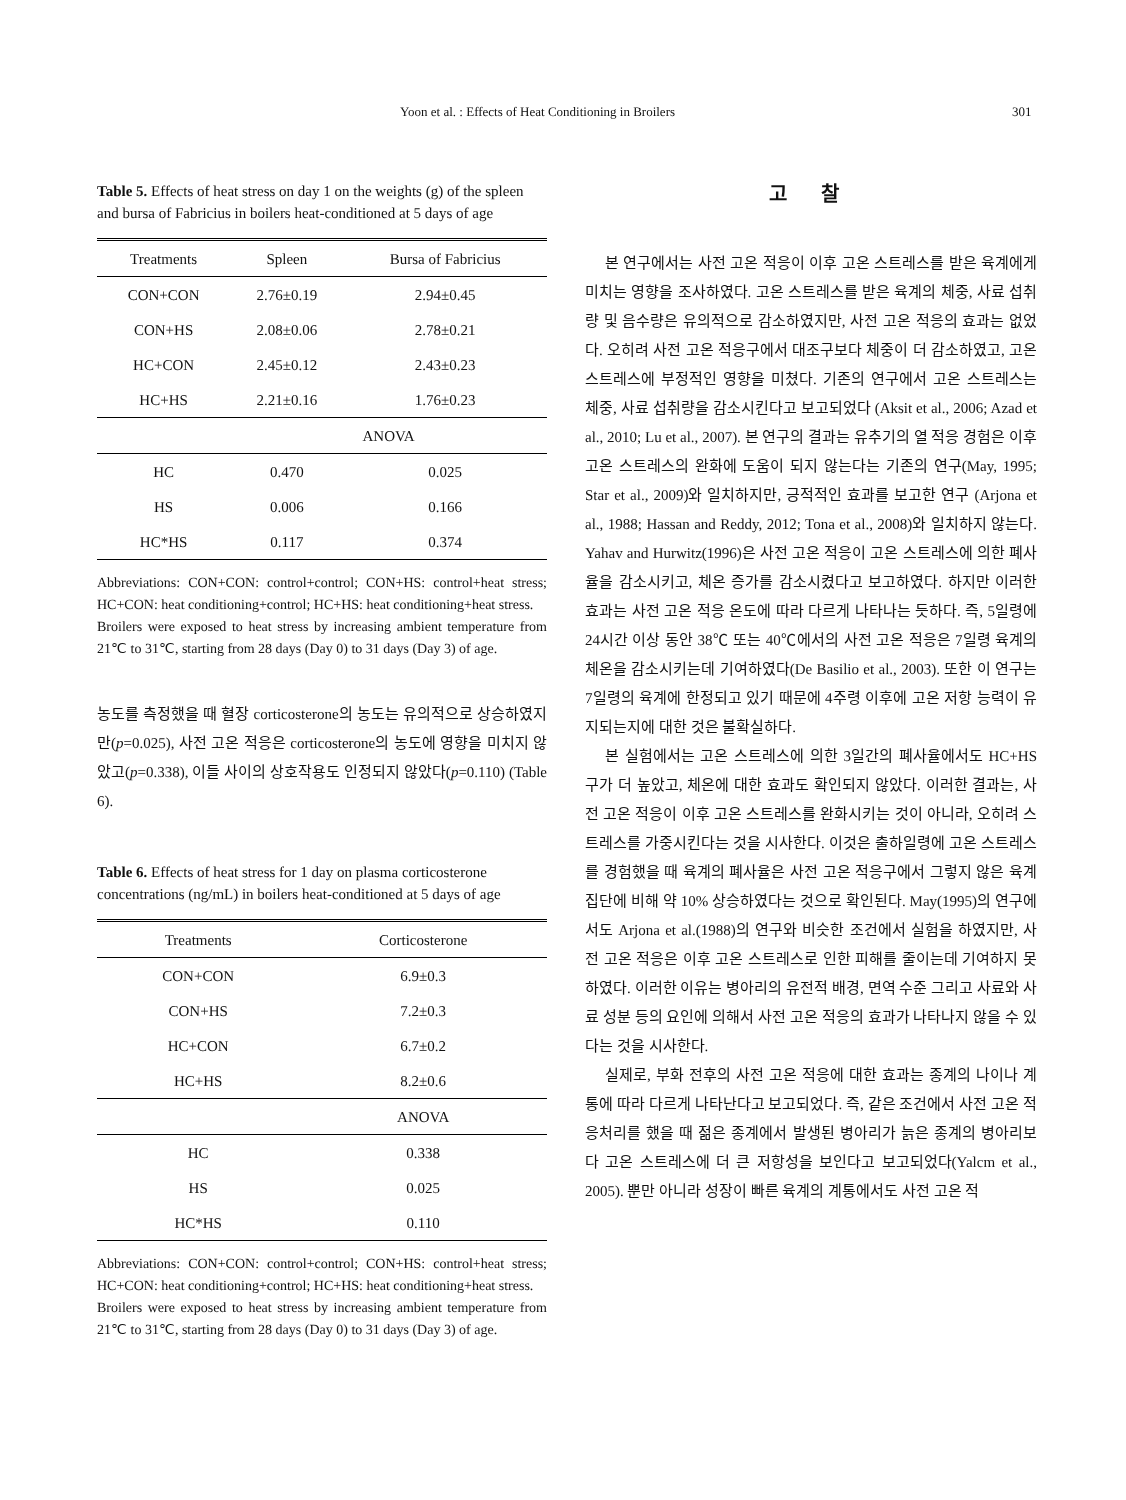Yoon et al. : Effects of Heat Conditioning in Broilers 301
Table 5. Effects of heat stress on day 1 on the weights (g) of the spleen and bursa of Fabricius in boilers heat-conditioned at 5 days of age
| Treatments | Spleen | Bursa of Fabricius |
| --- | --- | --- |
| CON+CON | 2.76±0.19 | 2.94±0.45 |
| CON+HS | 2.08±0.06 | 2.78±0.21 |
| HC+CON | 2.45±0.12 | 2.43±0.23 |
| HC+HS | 2.21±0.16 | 1.76±0.23 |
| | ANOVA | |
| HC | 0.470 | 0.025 |
| HS | 0.006 | 0.166 |
| HC*HS | 0.117 | 0.374 |
Abbreviations: CON+CON: control+control; CON+HS: control+heat stress; HC+CON: heat conditioning+control; HC+HS: heat conditioning+heat stress.
Broilers were exposed to heat stress by increasing ambient temperature from 21℃ to 31℃, starting from 28 days (Day 0) to 31 days (Day 3) of age.
농도를 측정했을 때 혈장 corticosterone의 농도는 유의적으로 상승하였지만(p=0.025), 사전 고온 적응은 corticosterone의 농도에 영향을 미치지 않았고(p=0.338), 이들 사이의 상호작용도 인정되지 않았다(p=0.110) (Table 6).
Table 6. Effects of heat stress for 1 day on plasma corticosterone concentrations (ng/mL) in boilers heat-conditioned at 5 days of age
| Treatments | Corticosterone |
| --- | --- |
| CON+CON | 6.9±0.3 |
| CON+HS | 7.2±0.3 |
| HC+CON | 6.7±0.2 |
| HC+HS | 8.2±0.6 |
| | ANOVA |
| HC | 0.338 |
| HS | 0.025 |
| HC*HS | 0.110 |
Abbreviations: CON+CON: control+control; CON+HS: control+heat stress; HC+CON: heat conditioning+control; HC+HS: heat conditioning+heat stress.
Broilers were exposed to heat stress by increasing ambient temperature from 21℃ to 31℃, starting from 28 days (Day 0) to 31 days (Day 3) of age.
고 찰
본 연구에서는 사전 고온 적응이 이후 고온 스트레스를 받은 육계에게 미치는 영향을 조사하였다. 고온 스트레스를 받은 육계의 체중, 사료 섭취량 및 음수량은 유의적으로 감소하였지만, 사전 고온 적응의 효과는 없었다. 오히려 사전 고온 적응구에서 대조구보다 체중이 더 감소하였고, 고온 스트레스에 부정적인 영향을 미쳤다. 기존의 연구에서 고온 스트레스는 체중, 사료 섭취량을 감소시킨다고 보고되었다 (Aksit et al., 2006; Azad et al., 2010; Lu et al., 2007). 본 연구의 결과는 유추기의 열 적응 경험은 이후 고온 스트레스의 완화에 도움이 되지 않는다는 기존의 연구(May, 1995; Star et al., 2009)와 일치하지만, 긍적적인 효과를 보고한 연구 (Arjona et al., 1988; Hassan and Reddy, 2012; Tona et al., 2008)와 일치하지 않는다. Yahav and Hurwitz(1996)은 사전 고온 적응이 고온 스트레스에 의한 폐사율을 감소시키고, 체온 증가를 감소시켰다고 보고하였다. 하지만 이러한 효과는 사전 고온 적응 온도에 따라 다르게 나타나는 듯하다. 즉, 5일령에 24시간 이상 동안 38℃ 또는 40℃에서의 사전 고온 적응은 7일령 육계의 체온을 감소시키는데 기여하였다(De Basilio et al., 2003). 또한 이 연구는 7일령의 육계에 한정되고 있기 때문에 4주령 이후에 고온 저항 능력이 유지되는지에 대한 것은 불확실하다.
본 실험에서는 고온 스트레스에 의한 3일간의 폐사율에서도 HC+HS구가 더 높았고, 체온에 대한 효과도 확인되지 않았다. 이러한 결과는, 사전 고온 적응이 이후 고온 스트레스를 완화시키는 것이 아니라, 오히려 스트레스를 가중시킨다는 것을 시사한다. 이것은 출하일령에 고온 스트레스를 경험했을 때 육계의 폐사율은 사전 고온 적응구에서 그렇지 않은 육계집단에 비해 약 10% 상승하였다는 것으로 확인된다. May(1995)의 연구에서도 Arjona et al.(1988)의 연구와 비슷한 조건에서 실험을 하였지만, 사전 고온 적응은 이후 고온 스트레스로 인한 피해를 줄이는데 기여하지 못하였다. 이러한 이유는 병아리의 유전적 배경, 면역 수준 그리고 사료와 사료 성분 등의 요인에 의해서 사전 고온 적응의 효과가 나타나지 않을 수 있다는 것을 시사한다.
실제로, 부화 전후의 사전 고온 적응에 대한 효과는 종계의 나이나 계통에 따라 다르게 나타난다고 보고되었다. 즉, 같은 조건에서 사전 고온 적응처리를 했을 때 젊은 종계에서 발생된 병아리가 늙은 종계의 병아리보다 고온 스트레스에 더 큰 저항성을 보인다고 보고되었다(Yalcm et al., 2005). 뿐만 아니라 성장이 빠른 육계의 계통에서도 사전 고온 적